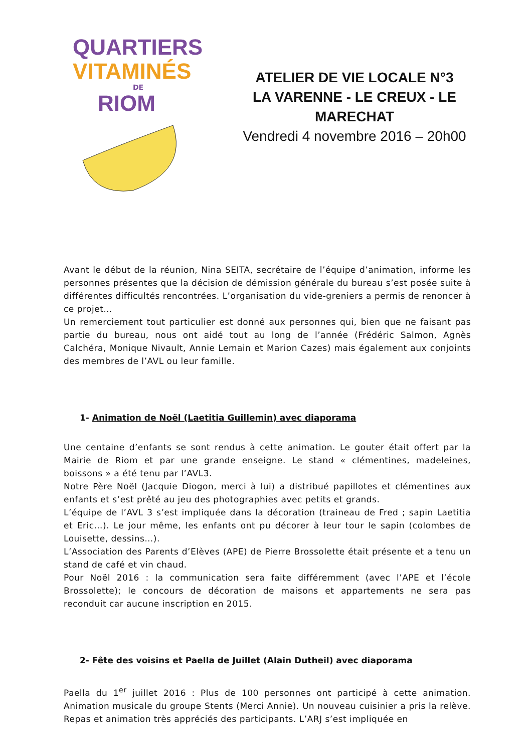QUARTIERS
VITAMINÉS
DE
RIOM
ATELIER DE VIE LOCALE N°3
LA VARENNE - LE CREUX - LE MARECHAT
Vendredi 4 novembre 2016 – 20h00
Avant le début de la réunion, Nina SEITA, secrétaire de l’équipe d’animation, informe les personnes présentes que la décision de démission générale du bureau s’est posée suite à différentes difficultés rencontrées. L’organisation du vide-greniers a permis de renoncer à ce projet…
Un remerciement tout particulier est donné aux personnes qui, bien que ne faisant pas partie du bureau, nous ont aidé tout au long de l’année (Frédéric Salmon, Agnès Calchéra, Monique Nivault, Annie Lemain et Marion Cazes) mais également aux conjoints des membres de l’AVL ou leur famille.
1- Animation de Noël (Laetitia Guillemin) avec diaporama
Une centaine d’enfants se sont rendus à cette animation. Le gouter était offert par la Mairie de Riom et par une grande enseigne. Le stand « clémentines, madeleines, boissons » a été tenu par l’AVL3.
Notre Père Noël (Jacquie Diogon, merci à lui) a distribué papillotes et clémentines aux enfants et s’est prêté au jeu des photographies avec petits et grands.
L’équipe de l’AVL 3 s’est impliquée dans la décoration (traineau de Fred ; sapin Laetitia et Eric…). Le jour même, les enfants ont pu décorer à leur tour le sapin (colombes de Louisette, dessins…).
L’Association des Parents d’Elèves (APE) de Pierre Brossolette était présente et a tenu un stand de café et vin chaud.
Pour Noël 2016 : la communication sera faite différemment (avec l’APE et l’école Brossolette); le concours de décoration de maisons et appartements ne sera pas reconduit car aucune inscription en 2015.
2- Fête des voisins et Paella de Juillet (Alain Dutheil) avec diaporama
Paella du 1<sup>er</sup> juillet 2016 : Plus de 100 personnes ont participé à cette animation. Animation musicale du groupe Stents (Merci Annie). Un nouveau cuisinier a pris la relève. Repas et animation très appréciés des participants. L’ARJ s’est impliquée en